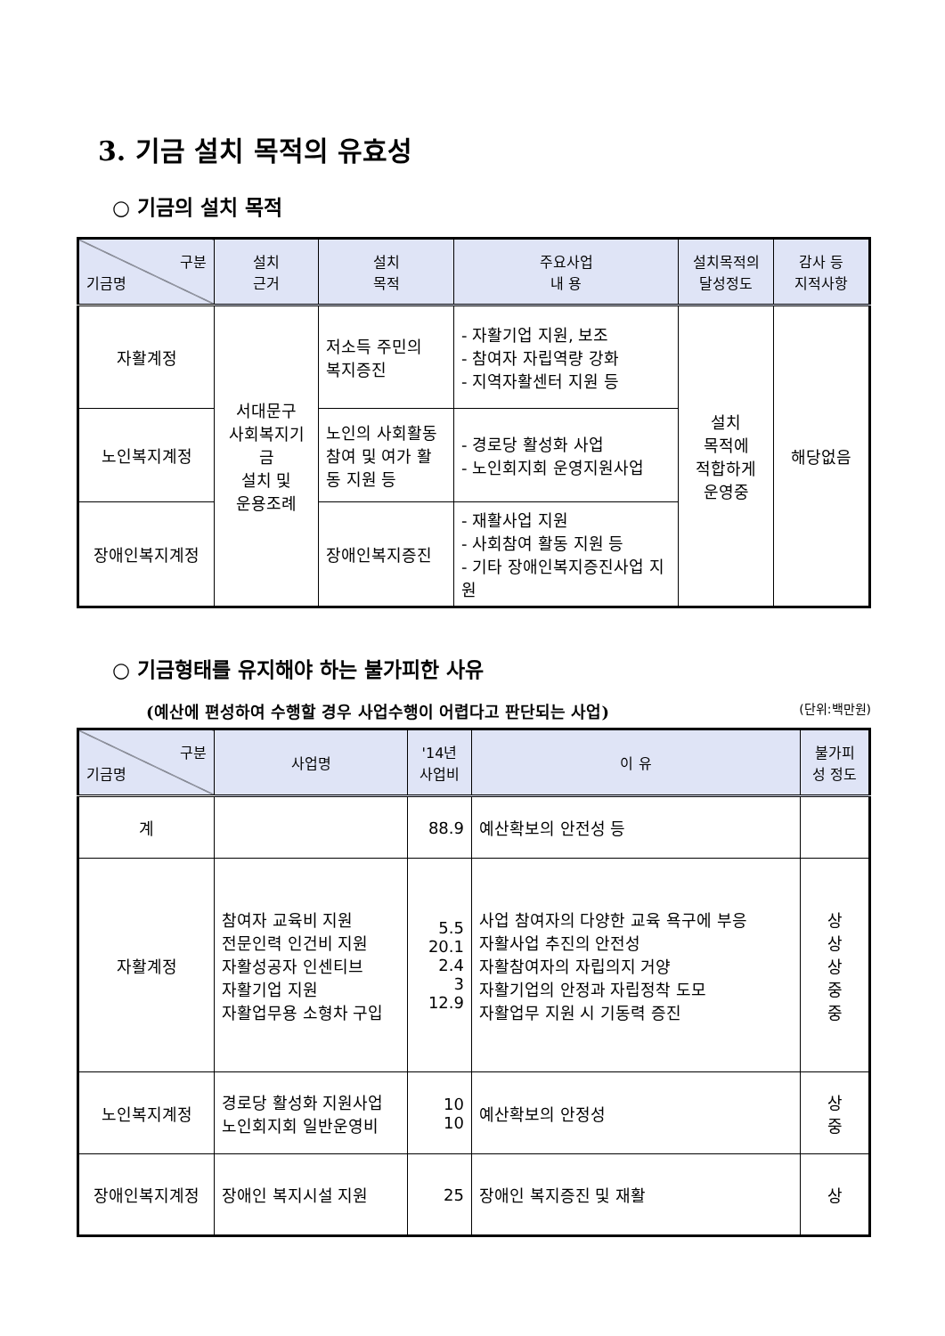3. 기금 설치 목적의 유효성
○ 기금의 설치 목적
| 구분 기금명 | 설치 근거 | 설치 목적 | 주요사업 내 용 | 설치목적의 달성정도 | 감사 등 지적사항 |
| --- | --- | --- | --- | --- | --- |
| 자활계정 | 서대문구 사회복지기금 설치 및 운용조례 | 저소득 주민의 복지증진 | - 자활기업 지원, 보조 - 참여자 자립역량 강화 - 지역자활센터 지원 등 | 설치 목적에 적합하게 운영중 | 해당없음 |
| 노인복지계정 | | 노인의 사회활동 참여 및 여가 활동 지원 등 | - 경로당 활성화 사업 - 노인회지회 운영지원사업 | | |
| 장애인복지계정 | | 장애인복지증진 | - 재활사업 지원 - 사회참여 활동 지원 등 - 기타 장애인복지증진사업 지원 | | |
○ 기금형태를 유지해야 하는 불가피한 사유
(예산에 편성하여 수행할 경우 사업수행이 어렵다고 판단되는 사업) (단위:백만원)
| 구분 기금명 | 사업명 | '14년 사업비 | 이 유 | 불가피 성 정도 |
| --- | --- | --- | --- | --- |
| 계 | | 88.9 | 예산확보의 안전성 등 | |
| 자활계정 | 참여자 교육비 지원 전문인력 인건비 지원 자활성공자 인센티브 자활기업 지원 자활업무용 소형차 구입 | 5.5 20.1 2.4 3 12.9 | 사업 참여자의 다양한 교육 욕구에 부응 자활사업 추진의 안전성 자활참여자의 자립의지 거양 자활기업의 안정과 자립정착 도모 자활업무 지원 시 기동력 증진 | 상 상 상 중 중 |
| 노인복지계정 | 경로당 활성화 지원사업 노인회지회 일반운영비 | 10 10 | 예산확보의 안정성 | 상 중 |
| 장애인복지계정 | 장애인 복지시설 지원 | 25 | 장애인 복지증진 및 재활 | 상 |